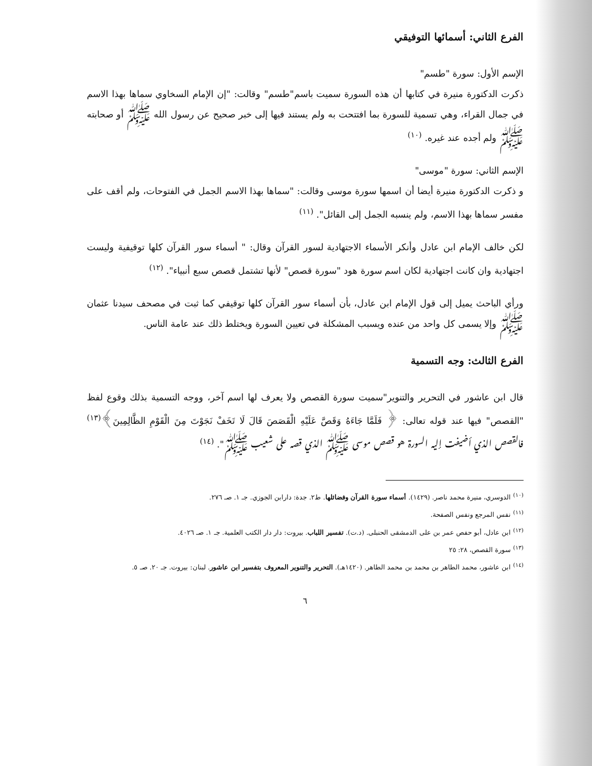الفرع الثاني: أسمائها التوفيقي
الإسم الأول: سورة "طسم"
ذكرت الدكتورة منيرة في كتابها أن هذه السورة سميت باسم"طسم" وقالت: "إن الإمام السخاوي سماها بهذا الاسم في جمال القراء، وهي تسمية للسورة بما افتتحت به ولم يستند فيها إلى خبر صحيح عن رسول الله ﷺ أو صحابته ﷺ ولم أجده عند غيره. <sup>(١٠)</sup>
الإسم الثاني: سورة "موسى"
و ذكرت الدكتورة منيرة أيضا أن اسمها سورة موسى وقالت: "سماها بهذا الاسم الجمل في الفتوحات، ولم أقف على مفسر سماها بهذا الاسم، ولم ينسبه الجمل إلى القائل". <sup>(١١)</sup>
لكن خالف الإمام ابن عادل وأنكر الأسماء الاجتهادية لسور القرآن وقال: " أسماء سور القرآن كلها توقيفية وليست اجتهادية وان كانت اجتهادية لكان اسم سورة هود "سورة قصص" لأنها تشتمل قصص سبع أنبياء". <sup>(١٢)</sup>
ورأي الباحث يميل إلى قول الإمام ابن عادل، بأن أسماء سور القرآن كلها توقيفي كما ثبت في مصحف سيدنا عثمان ﷺ وإلا يسمى كل واحد من عنده ويسبب المشكلة في تعيين السورة ويختلط ذلك عند عامة الناس.
الفرع الثالث: وجه التسمية
قال ابن عاشور في التحرير والتنوير"سميت سورة القصص ولا يعرف لها اسم آخر، ووجه التسمية بذلك وقوع لفظ "القصص" فيها عند قوله تعالى: ﴿ فَلَمَّا جَاءَهُ وَقَصَّ عَلَيْهِ الْقَصَصَ قَالَ لَا تَخَفْ نَجَوْتَ مِنَ الْقَوْمِ الظَّالِمِينَ﴾<sup>(١٣)</sup> فالقصص الذي أضيفت إليه السورة هو قصص موسى ﷺ الذي قصه على شعيب ﷺ". <sup>(١٤)</sup>
<sup>(١٠)</sup> الدوسري، منيرة محمد ناصر. (١٤٢٩). أسماء سورة القرآن وفضائلها. ط٢. جدة: دارابن الجوزي. جـ ١. صـ ٢٧٦.
<sup>(١١)</sup> نفس المرجع ونفس الصفحة.
<sup>(١٢)</sup> ابن عادل، أبو حفص عمر بن على الدمشقى الحنبلى. (د.ت). تفسير اللباب. بيروت: دار دار الكتب العلمية. جـ ١. صـ ٤٠٢٦.
<sup>(١٣)</sup> سورة القصص، ٢٨: ٢٥
<sup>(١٤)</sup> ابن عاشور، محمد الطاهر بن محمد بن محمد الطاهر. (١٤٢٠هـ). التحرير والتنوير المعروف بتفسير ابن عاشور. لبنان: بيروت. جـ ٢٠. صـ ٥.
٦